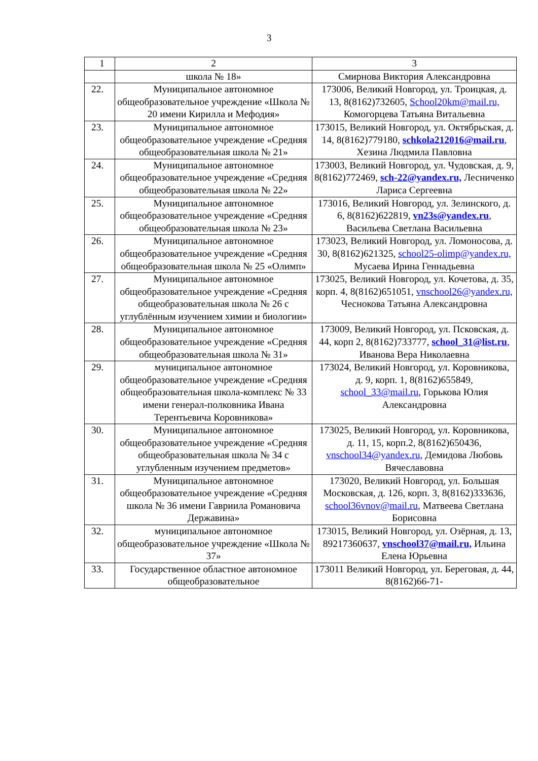3
| 1 | 2 | 3 |
| | школа № 18» | Смирнова Виктория Александровна |
| 22. | Муниципальное автономное общеобразовательное учреждение «Школа № 20 имени Кирилла и Мефодия» | 173006, Великий Новгород, ул. Троицкая, д. 13, 8(8162)732605, School20km@mail.ru, Комогорцева Татьяна Витальевна |
| 23. | Муниципальное автономное общеобразовательное учреждение «Средняя общеобразовательная школа № 21» | 173015, Великий Новгород, ул. Октябрьская, д. 14, 8(8162)779180, schkola212016@mail.ru , Хезина Людмила Павловна |
| 24. | Муниципальное автономное общеобразовательное учреждение «Средняя общеобразовательная школа № 22» | 173003, Великий Новгород, ул. Чудовская, д. 9, 8(8162)772469, sch-22@yandex.ru, Лесниченко Лариса Сергеевна |
| 25. | Муниципальное автономное общеобразовательное учреждение «Средняя общеобразовательная школа № 23» | 173016, Великий Новгород, ул. Зелинского, д. 6, 8(8162)622819, vn23s@yandex.ru , Васильева Светлана Васильевна |
| 26. | Муниципальное автономное общеобразовательное учреждение «Средняя общеобразовательная школа № 25 «Олимп» | 173023, Великий Новгород, ул. Ломоносова, д. 30, 8(8162)621325, school25-olimp@yandex.ru, Мусаева Ирина Геннадьевна |
| 27. | Муниципальное автономное общеобразовательное учреждение «Средняя общеобразовательная школа № 26 с углублённым изучением химии и биологии» | 173025, Великий Новгород, ул. Кочетова, д. 35, корп. 4, 8(8162)651051, vnschool26@yandex.ru, Чеснокова Татьяна Александровна |
| 28. | Муниципальное автономное общеобразовательное учреждение «Средняя общеобразовательная школа № 31» | 173009, Великий Новгород, ул. Псковская, д. 44, корп 2, 8(8162)733777, school_31@list.ru , Иванова Вера Николаевна |
| 29. | муниципальное автономное общеобразовательное учреждение «Средняя общеобразовательная школа-комплекс № 33 имени генерал-полковника Ивана Терентьевича Коровникова» | 173024, Великий Новгород, ул. Коровникова, д. 9, корп. 1, 8(8162)655849, school_33@mail.ru , Горькова Юлия Александровна |
| 30. | Муниципальное автономное общеобразовательное учреждение «Средняя общеобразовательная школа № 34 с углубленным изучением предметов» | 173025, Великий Новгород, ул. Коровникова, д. 11, 15, корп.2, 8(8162)650436, vnschool34@yandex.ru , Демидова Любовь Вячеславовна |
| 31. | Муниципальное автономное общеобразовательное учреждение «Средняя школа № 36 имени Гавриила Романовича Державина» | 173020, Великий Новгород, ул. Большая Московская, д. 126, корп. 3, 8(8162)333636, school36vnov@mail.ru , Матвеева Светлана Борисовна |
| 32. | муниципальное автономное общеобразовательное учреждение «Школа № 37» | 173015, Великий Новгород, ул. Озёрная, д. 13, 89217360637, vnschool37@mail.ru, Ильина Елена Юрьевна |
| 33. | Государственное областное автономное общеобразовательное | 173011 Великий Новгород, ул. Береговая, д. 44, 8(8162)66-71- |